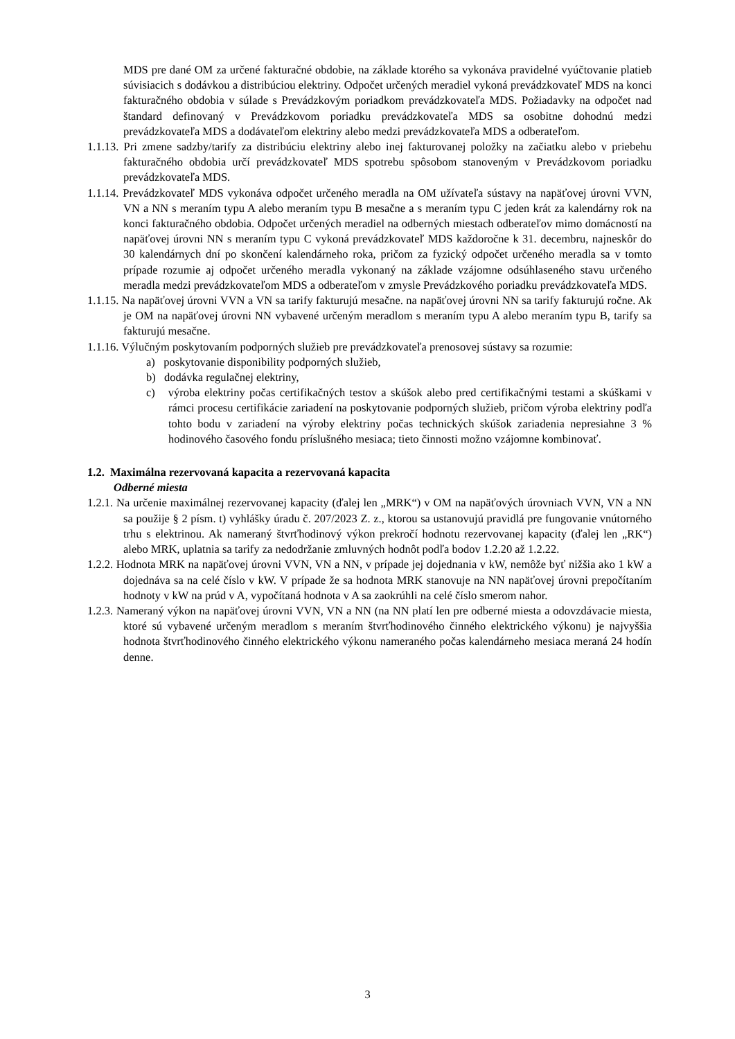MDS pre dané OM za určené fakturačné obdobie, na základe ktorého sa vykonáva pravidelné vyúčtovanie platieb súvisiacich s dodávkou a distribúciou elektriny. Odpočet určených meradiel vykoná prevádzkovateľ MDS na konci fakturačného obdobia v súlade s Prevádzkovým poriadkom prevádzkovateľa MDS. Požiadavky na odpočet nad štandard definovaný v Prevádzkovom poriadku prevádzkovateľa MDS sa osobitne dohodnú medzi prevádzkovateľa MDS a dodávateľom elektriny alebo medzi prevádzkovateľa MDS a odberateľom.
1.1.13. Pri zmene sadzby/tarify za distribúciu elektriny alebo inej fakturovanej položky na začiatku alebo v priebehu fakturačného obdobia určí prevádzkovateľ MDS spotrebu spôsobom stanoveným v Prevádzkovom poriadku prevádzkovateľa MDS.
1.1.14. Prevádzkovateľ MDS vykonáva odpočet určeného meradla na OM užívateľa sústavy na napäťovej úrovni VVN, VN a NN s meraním typu A alebo meraním typu B mesačne a s meraním typu C jeden krát za kalendárny rok na konci fakturačného obdobia. Odpočet určených meradiel na odberných miestach odberateľov mimo domácností na napäťovej úrovni NN s meraním typu C vykoná prevádzkovateľ MDS každoročne k 31. decembru, najneskôr do 30 kalendárnych dní po skončení kalendárneho roka, pričom za fyzický odpočet určeného meradla sa v tomto prípade rozumie aj odpočet určeného meradla vykonaný na základe vzájomne odsúhlaseného stavu určeného meradla medzi prevádzkovateľom MDS a odberateľom v zmysle Prevádzkového poriadku prevádzkovateľa MDS.
1.1.15. Na napäťovej úrovni VVN a VN sa tarify fakturujú mesačne. na napäťovej úrovni NN sa tarify fakturujú ročne. Ak je OM na napäťovej úrovni NN vybavené určeným meradlom s meraním typu A alebo meraním typu B, tarify sa fakturujú mesačne.
1.1.16. Výlučným poskytovaním podporných služieb pre prevádzkovateľa prenosovej sústavy sa rozumie:
a) poskytovanie disponibility podporných služieb,
b) dodávka regulačnej elektriny,
c) výroba elektriny počas certifikačných testov a skúšok alebo pred certifikačnými testami a skúškami v rámci procesu certifikácie zariadení na poskytovanie podporných služieb, pričom výroba elektriny podľa tohto bodu v zariadení na výroby elektriny počas technických skúšok zariadenia nepresiahne 3 % hodinového časového fondu príslušného mesiaca; tieto činnosti možno vzájomne kombinovať.
1.2. Maximálna rezervovaná kapacita a rezervovaná kapacita
Odberné miesta
1.2.1. Na určenie maximálnej rezervovanej kapacity (ďalej len „MRK“) v OM na napäťových úrovniach VVN, VN a NN sa použije § 2 písm. t) vyhlášky úradu č. 207/2023 Z. z., ktorou sa ustanovujú pravidlá pre fungovanie vnútorného trhu s elektrinou. Ak nameraný štvrťhodinový výkon prekročí hodnotu rezervovanej kapacity (ďalej len „RK“) alebo MRK, uplatnia sa tarify za nedodržanie zmluvných hodnôt podľa bodov 1.2.20 až 1.2.22.
1.2.2. Hodnota MRK na napäťovej úrovni VVN, VN a NN, v prípade jej dojednania v kW, nemôže byť nižšia ako 1 kW a dojednáva sa na celé číslo v kW. V prípade že sa hodnota MRK stanovuje na NN napäťovej úrovni prepočítaním hodnoty v kW na prúd v A, vypočítaná hodnota v A sa zaokrúhli na celé číslo smerom nahor.
1.2.3. Nameraný výkon na napäťovej úrovni VVN, VN a NN (na NN platí len pre odberné miesta a odovzdávacie miesta, ktoré sú vybavené určeným meradlom s meraním štvrťhodinového činného elektrického výkonu) je najvyššia hodnota štvrťhodinového činného elektrického výkonu nameraného počas kalendárneho mesiaca meraná 24 hodín denne.
3